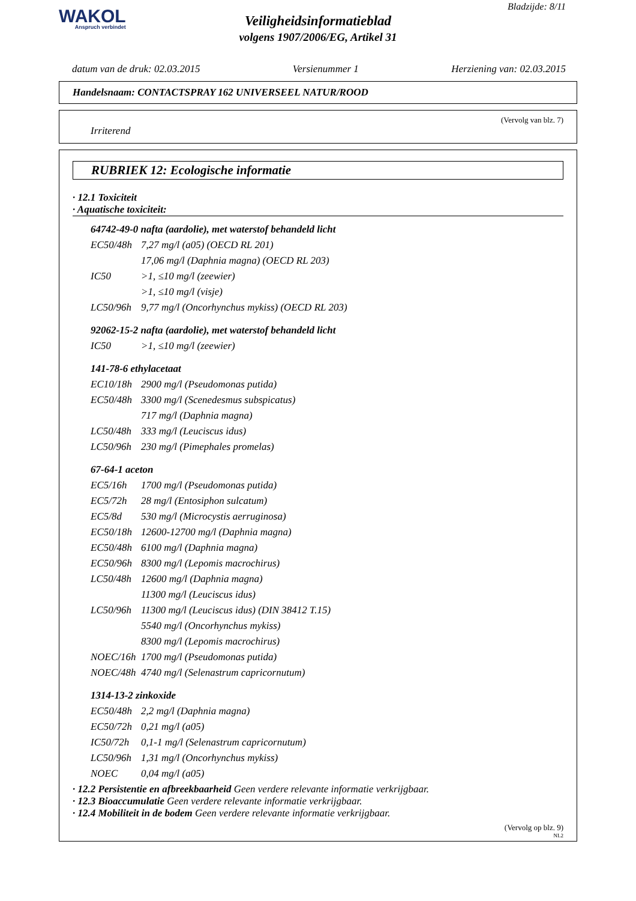WAKOL
Anspruch verbindet
Bladzijde: 8/11
Veiligheidsinformatieblad
volgens 1907/2006/EG, Artikel 31
datum van de druk: 02.03.2015 Versienummer 1 Herziening van: 02.03.2015
Handelsnaam: CONTACTSPRAY 162 UNIVERSEEL NATUR/ROOD
(Vervolg van blz. 7)
Irriterend
RUBRIEK 12: Ecologische informatie
· 12.1 Toxiciteit
· Aquatische toxiciteit:
64742-49-0 nafta (aardolie), met waterstof behandeld licht
| EC50/48h | 7,27 mg/l (a05) (OECD RL 201) |
| | 17,06 mg/l (Daphnia magna) (OECD RL 203) |
| IC50 | >1, ≤10 mg/l (zeewier) |
| | >1, ≤10 mg/l (visje) |
| LC50/96h | 9,77 mg/l (Oncorhynchus mykiss) (OECD RL 203) |
92062-15-2 nafta (aardolie), met waterstof behandeld licht
| IC50 | >1, ≤10 mg/l (zeewier) |
141-78-6 ethylacetaat
| EC10/18h | 2900 mg/l (Pseudomonas putida) |
| EC50/48h | 3300 mg/l (Scenedesmus subspicatus) |
| | 717 mg/l (Daphnia magna) |
| LC50/48h | 333 mg/l (Leuciscus idus) |
| LC50/96h | 230 mg/l (Pimephales promelas) |
67-64-1 aceton
| EC5/16h | 1700 mg/l (Pseudomonas putida) |
| EC5/72h | 28 mg/l (Entosiphon sulcatum) |
| EC5/8d | 530 mg/l (Microcystis aerruginosa) |
| EC50/18h | 12600-12700 mg/l (Daphnia magna) |
| EC50/48h | 6100 mg/l (Daphnia magna) |
| EC50/96h | 8300 mg/l (Lepomis macrochirus) |
| LC50/48h | 12600 mg/l (Daphnia magna) |
| | 11300 mg/l (Leuciscus idus) |
| LC50/96h | 11300 mg/l (Leuciscus idus) (DIN 38412 T.15) |
| | 5540 mg/l (Oncorhynchus mykiss) |
| | 8300 mg/l (Lepomis macrochirus) |
| NOEC/16h | 1700 mg/l (Pseudomonas putida) |
| NOEC/48h | 4740 mg/l (Selenastrum capricornutum) |
1314-13-2 zinkoxide
| EC50/48h | 2,2 mg/l (Daphnia magna) |
| EC50/72h | 0,21 mg/l (a05) |
| IC50/72h | 0,1-1 mg/l (Selenastrum capricornutum) |
| LC50/96h | 1,31 mg/l (Oncorhynchus mykiss) |
| NOEC | 0,04 mg/l (a05) |
· 12.2 Persistentie en afbreekbaarheid Geen verdere relevante informatie verkrijgbaar.
· 12.3 Bioaccumulatie Geen verdere relevante informatie verkrijgbaar.
· 12.4 Mobiliteit in de bodem Geen verdere relevante informatie verkrijgbaar.
(Vervolg op blz. 9)
NL2